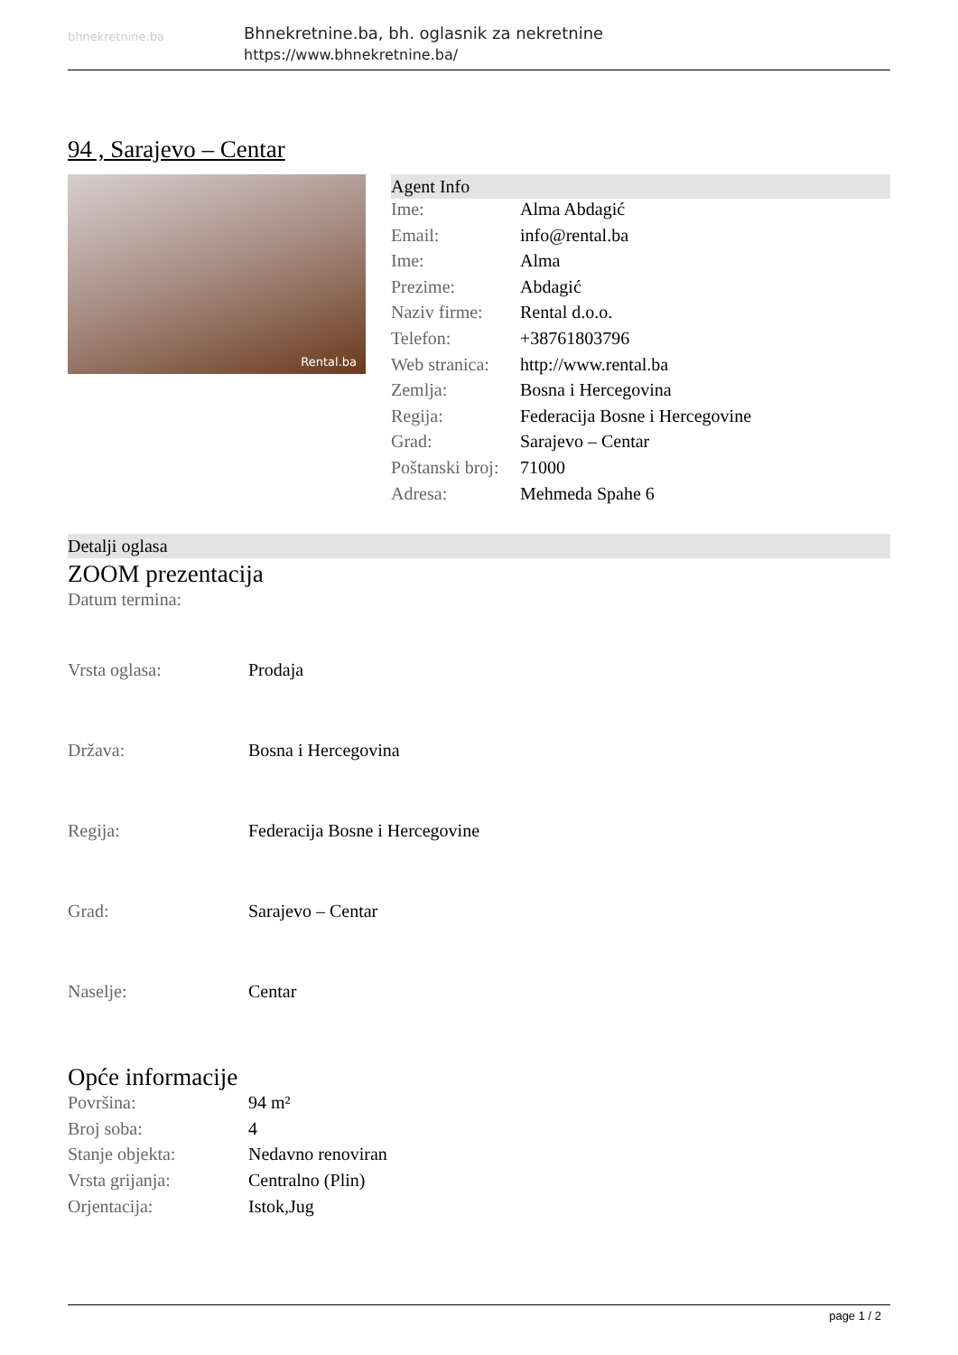bhnekretnine.ba
Bhnekretnine.ba, bh. oglasnik za nekretnine
https://www.bhnekretnine.ba/
94 , Sarajevo – Centar
Rental.ba
Agent Info
| Ime: | Alma Abdagić |
| Email: | info@rental.ba |
| Ime: | Alma |
| Prezime: | Abdagić |
| Naziv firme: | Rental d.o.o. |
| Telefon: | +38761803796 |
| Web stranica: | http://www.rental.ba |
| Zemlja: | Bosna i Hercegovina |
| Regija: | Federacija Bosne i Hercegovine |
| Grad: | Sarajevo – Centar |
| Poštanski broj: | 71000 |
| Adresa: | Mehmeda Spahe 6 |
Detalji oglasa
ZOOM prezentacija
Datum termina:
| Vrsta oglasa: | Prodaja |
| Država: | Bosna i Hercegovina |
| Regija: | Federacija Bosne i Hercegovine |
| Grad: | Sarajevo – Centar |
| Naselje: | Centar |
Opće informacije
| Površina: | 94 m² |
| Broj soba: | 4 |
| Stanje objekta: | Nedavno renoviran |
| Vrsta grijanja: | Centralno (Plin) |
| Orjentacija: | Istok,Jug |
page 1 / 2